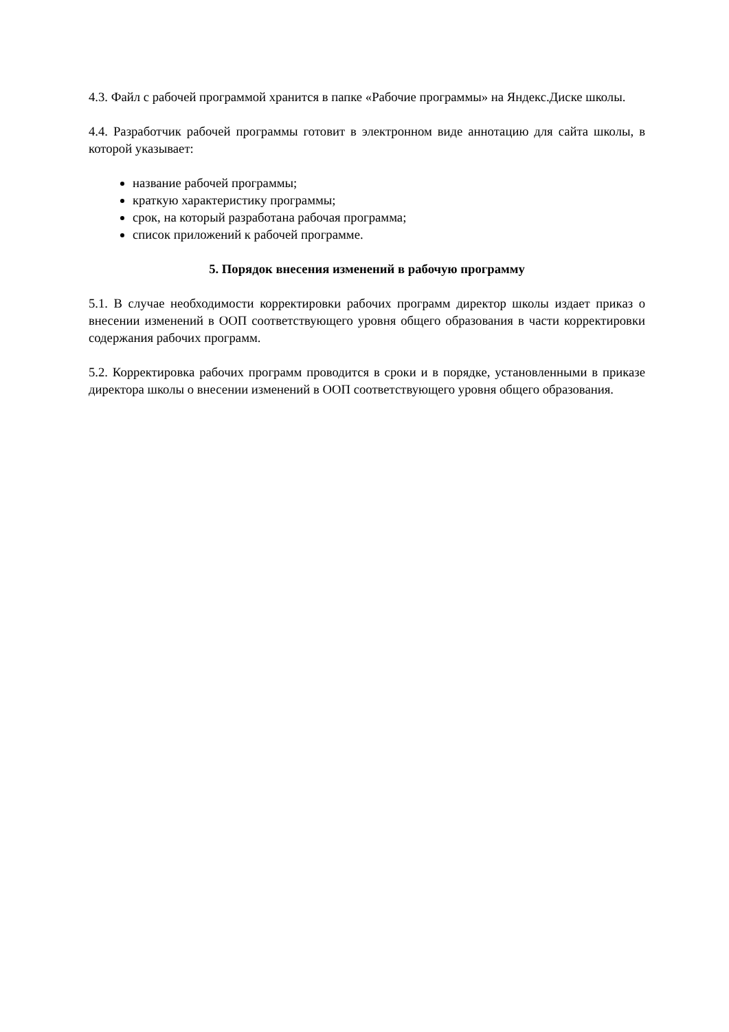4.3. Файл с рабочей программой хранится в папке «Рабочие программы» на Яндекс.Диске школы.
4.4. Разработчик рабочей программы готовит в электронном виде аннотацию для сайта школы, в которой указывает:
название рабочей программы;
краткую характеристику программы;
срок, на который разработана рабочая программа;
список приложений к рабочей программе.
5. Порядок внесения изменений в рабочую программу
5.1. В случае необходимости корректировки рабочих программ директор школы издает приказ о внесении изменений в ООП соответствующего уровня общего образования в части корректировки содержания рабочих программ.
5.2. Корректировка рабочих программ проводится в сроки и в порядке, установленными в приказе директора школы о внесении изменений в ООП соответствующего уровня общего образования.